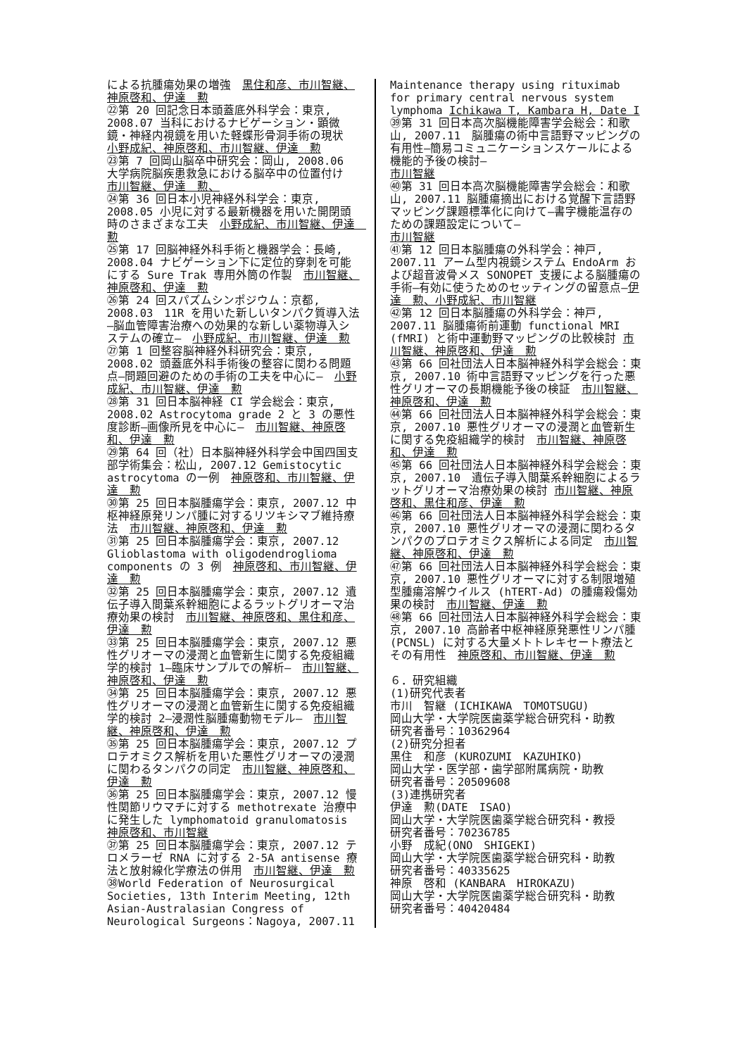による抗腫瘍効果の増強　黒住和彦、市川智継、神原啓和、伊達　勲
㉒第 20 回記念日本頭蓋底外科学会：東京, 2008.07 当科におけるナビゲーション・顕微鏡・神経内視鏡を用いた軽蝶形骨洞手術の現状　小野成紀、神原啓和、市川智継、伊達　勲
㉓第 7 回岡山脳卒中研究会：岡山, 2008.06 大学病院脳疾患救急における脳卒中の位置付け　市川智継、伊達　勲、
㉔第 36 回日本小児神経外科学会：東京, 2008.05 小児に対する最新機器を用いた開閉頭時のさまざまな工夫　小野成紀、市川智継、伊達　勲
㉕第 17 回脳神経外科手術と機器学会：長崎, 2008.04 ナビゲーション下に定位的穿刺を可能にする Sure Trak 専用外筒の作製　市川智継、神原啓和、伊達　勲
㉖第 24 回スパズムシンポジウム：京都, 2008.03　11R を用いた新しいタンパク質導入法―脳血管障害治療への効果的な新しい薬物導入システムの確立―　小野成紀、市川智継、伊達　勲
㉗第 1 回整容脳神経外科研究会：東京, 2008.02 頭蓋底外科手術後の整容に関わる問題点―問題回避のための手術の工夫を中心に―　小野成紀、市川智継、伊達　勲
㉘第 31 回日本脳神経 CI 学会総会：東京, 2008.02 Astrocytoma grade 2 と 3 の悪性度診断―画像所見を中心に―　市川智継、神原啓和、伊達　勲
㉙第 64 回（社）日本脳神経外科学会中国四国支部学術集会：松山, 2007.12 Gemistocytic astrocytoma の一例　神原啓和、市川智継、伊達　勲
㉚第 25 回日本脳腫瘍学会：東京, 2007.12 中枢神経原発リンパ腫に対するリツキシマブ維持療法　市川智継、神原啓和、伊達　勲
㉛第 25 回日本脳腫瘍学会：東京, 2007.12 Glioblastoma with oligodendroglioma components の 3 例　神原啓和、市川智継、伊達　勲
㉜第 25 回日本脳腫瘍学会：東京, 2007.12 遺伝子導入間葉系幹細胞によるラットグリオーマ治療効果の検討　市川智継、神原啓和、黒住和彦、伊達　勲
㉝第 25 回日本脳腫瘍学会：東京, 2007.12 悪性グリオーマの浸潤と血管新生に関する免疫組織学的検討 1―臨床サンプルでの解析―　市川智継、神原啓和、伊達　勲
㉞第 25 回日本脳腫瘍学会：東京, 2007.12 悪性グリオーマの浸潤と血管新生に関する免疫組織学的検討 2―浸潤性脳腫瘍動物モデル―　市川智継、神原啓和、伊達　勲
㉟第 25 回日本脳腫瘍学会：東京, 2007.12 プロテオミクス解析を用いた悪性グリオーマの浸潤に関わるタンパクの同定　市川智継、神原啓和、伊達　勲
㊱第 25 回日本脳腫瘍学会：東京, 2007.12 慢性関節リウマチに対する methotrexate 治療中に発生した lymphomatoid granulomatosis　神原啓和、市川智継
㊲第 25 回日本脳腫瘍学会：東京, 2007.12 テロメラーゼ RNA に対する 2-5A antisense 療法と放射線化学療法の併用　市川智継、伊達　勲
㊳World Federation of Neurosurgical Societies, 13th Interim Meeting, 12th Asian-Australasian Congress of Neurological Surgeons：Nagoya, 2007.11
Maintenance therapy using rituximab for primary central nervous system lymphoma Ichikawa T, Kambara H, Date I
㊴第 31 回日本高次脳機能障害学会総会：和歌山, 2007.11　脳腫瘍の術中言語野マッピングの有用性―簡易コミュニケーションスケールによる機能的予後の検討―
市川智継
㊵第 31 回日本高次脳機能障害学会総会：和歌山, 2007.11 脳腫瘍摘出における覚醒下言語野マッピング課題標準化に向けて―書字機能温存のための課題設定について―
市川智継
㊶第 12 回日本脳腫瘍の外科学会：神戸, 2007.11 アーム型内視鏡システム EndoArm および超音波骨メス SONOPET 支援による脳腫瘍の手術―有効に使うためのセッティングの留意点―伊達　勲、小野成紀、市川智継
㊷第 12 回日本脳腫瘍の外科学会：神戸, 2007.11 脳腫瘍術前運動 functional MRI (fMRI) と術中運動野マッピングの比較検討 市川智継、神原啓和、伊達　勲
㊸第 66 回社団法人日本脳神経外科学会総会：東京, 2007.10 術中言語野マッピングを行った悪性グリオーマの長期機能予後の検証　市川智継、神原啓和、伊達　勲
㊹第 66 回社団法人日本脳神経外科学会総会：東京, 2007.10 悪性グリオーマの浸潤と血管新生に関する免疫組織学的検討　市川智継、神原啓和、伊達　勲
㊺第 66 回社団法人日本脳神経外科学会総会：東京, 2007.10　遺伝子導入間葉系幹細胞によるラットグリオーマ治療効果の検討 市川智継、神原啓和、黒住和彦、伊達　勲
㊻第 66 回社団法人日本脳神経外科学会総会：東京, 2007.10 悪性グリオーマの浸潤に関わるタンパクのプロテオミクス解析による同定　市川智継、神原啓和、伊達　勲
㊼第 66 回社団法人日本脳神経外科学会総会：東京, 2007.10 悪性グリオーマに対する制限増殖型腫瘍溶解ウイルス (hTERT-Ad) の腫瘍殺傷効果の検討　市川智継、伊達　勲
㊽第 66 回社団法人日本脳神経外科学会総会：東京, 2007.10 高齢者中枢神経原発悪性リンパ腫 (PCNSL) に対する大量メトトレキセート療法とその有用性　神原啓和、市川智継、伊達　勲
６．研究組織
(1)研究代表者
市川　智継 (ICHIKAWA　TOMOTSUGU)
岡山大学・大学院医歯薬学総合研究科・助教
研究者番号：10362964
(2)研究分担者
黒住　和彦 (KUROZUMI　KAZUHIKO)
岡山大学・医学部・歯学部附属病院・助教
研究者番号：20509608
(3)連携研究者
伊達　勲(DATE　ISAO)
岡山大学・大学院医歯薬学総合研究科・教授
研究者番号：70236785
小野　成紀(ONO　SHIGEKI)
岡山大学・大学院医歯薬学総合研究科・助教
研究者番号：40335625
神原　啓和 (KANBARA　HIROKAZU)
岡山大学・大学院医歯薬学総合研究科・助教
研究者番号：40420484